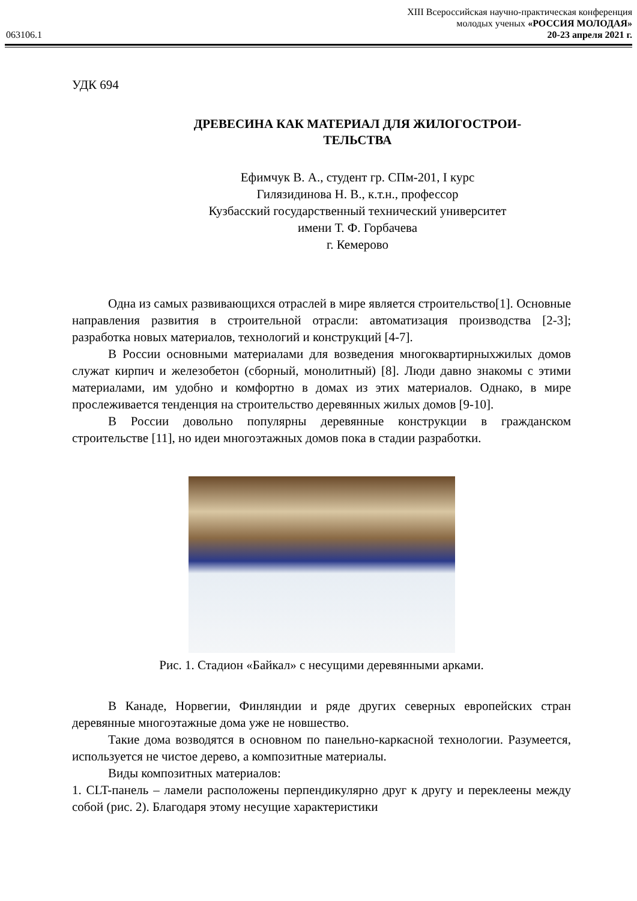XIII Всероссийская научно-практическая конференция
молодых ученых «РОССИЯ МОЛОДАЯ»
063106.1 20-23 апреля 2021 г.
УДК 694
ДРЕВЕСИНА КАК МАТЕРИАЛ ДЛЯ ЖИЛОГОСТРОИ-
ТЕЛЬСТВА
Ефимчук В. А., студент гр. СПм-201, I курс
Гилязидинова Н. В., к.т.н., профессор
Кузбасский государственный технический университет
имени Т. Ф. Горбачева
г. Кемерово
Одна из самых развивающихся отраслей в мире является строительство[1]. Основные направления развития в строительной отрасли: автоматизация производства [2-3]; разработка новых материалов, технологий и конструкций [4-7].
В России основными материалами для возведения многоквартирныхжилых домов служат кирпич и железобетон (сборный, монолитный) [8]. Люди давно знакомы с этими материалами, им удобно и комфортно в домах из этих материалов. Однако, в мире прослеживается тенденция на строительство деревянных жилых домов [9-10].
В России довольно популярны деревянные конструкции в гражданском строительстве [11], но идеи многоэтажных домов пока в стадии разработки.
Рис. 1. Стадион «Байкал» с несущими деревянными арками.
В Канаде, Норвегии, Финляндии и ряде других северных европейских стран деревянные многоэтажные дома уже не новшество.
Такие дома возводятся в основном по панельно-каркасной технологии. Разумеется, используется не чистое дерево, а композитные материалы.
Виды композитных материалов:
1. CLT-панель – ламели расположены перпендикулярно друг к другу и переклеены между собой (рис. 2). Благодаря этому несущие характеристики